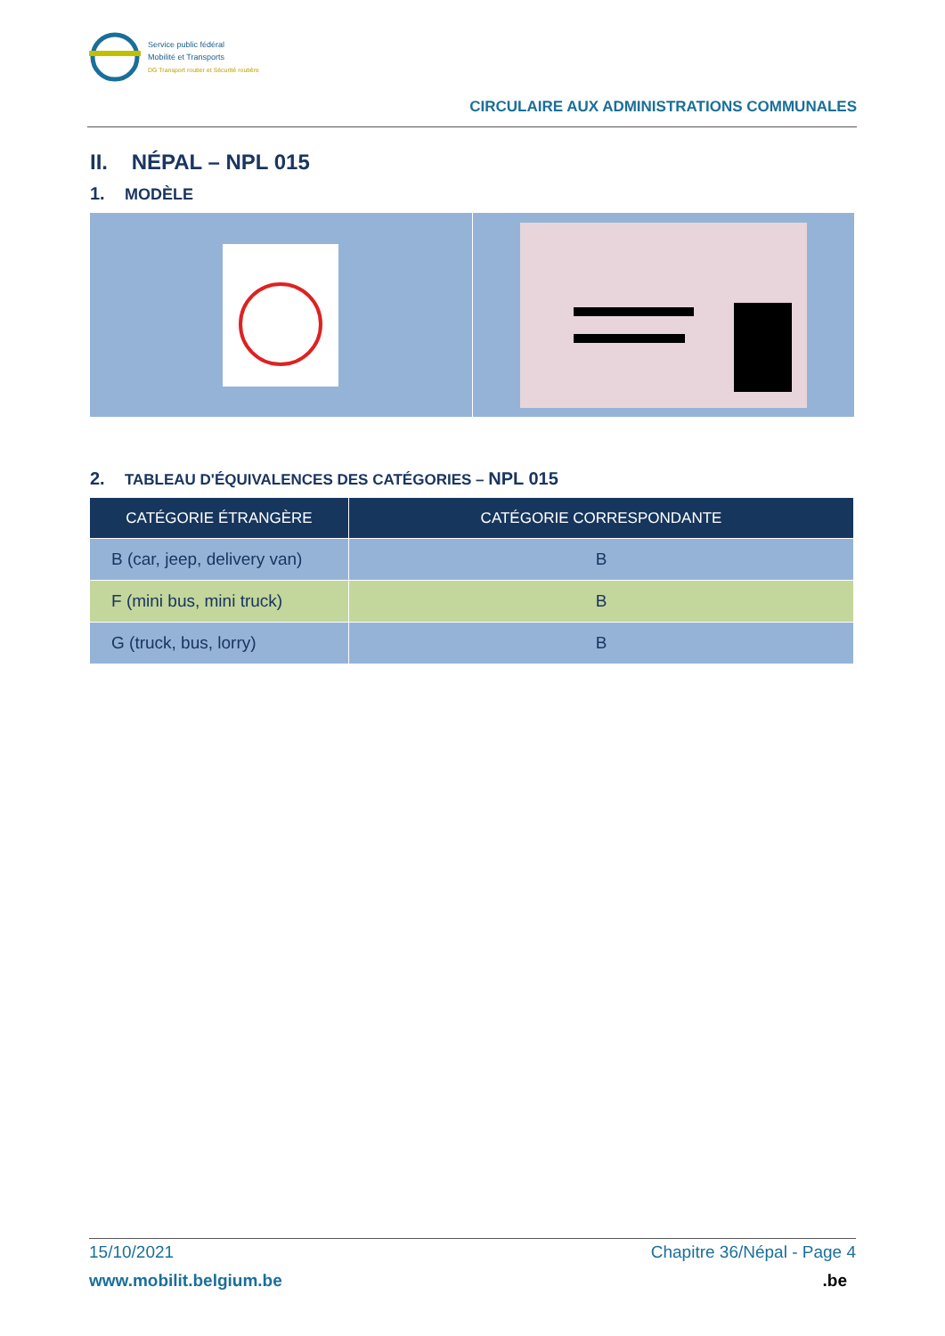Service public fédéral
Mobilité et Transports
DG Transport routier et Sécurité routière
CIRCULAIRE AUX ADMINISTRATIONS COMMUNALES
II. NÉPAL – NPL 015
1. MODÈLE
2. TABLEAU D'ÉQUIVALENCES DES CATÉGORIES – NPL 015
| CATÉGORIE ÉTRANGÈRE | CATÉGORIE CORRESPONDANTE |
| --- | --- |
| B (car, jeep, delivery van) | B |
| F (mini bus, mini truck) | B |
| G (truck, bus, lorry) | B |
15/10/2021 Chapitre 36/Népal - Page 4
www.mobilit.belgium.be.be